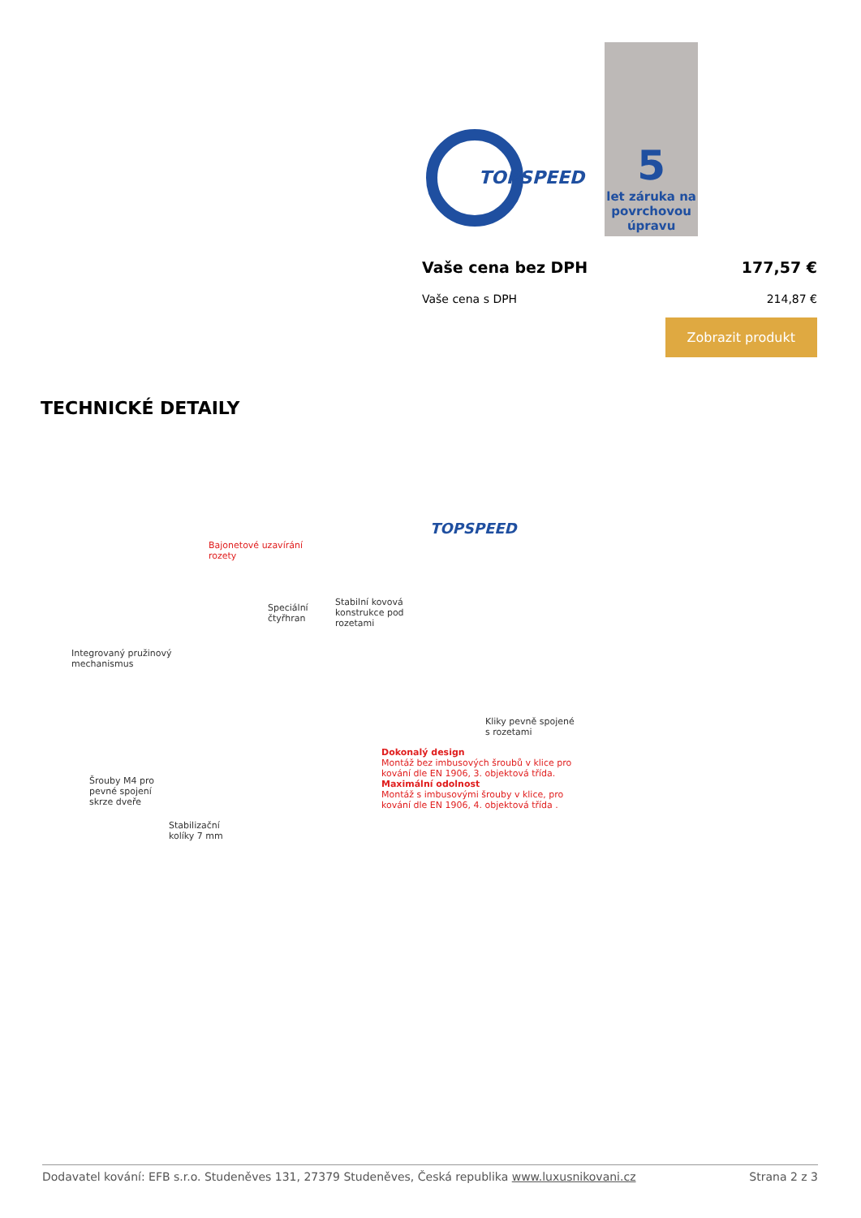TOPSPEED
5
let záruka na povrchovou úpravu
Vaše cena bez DPH 177,57 €
Vaše cena s DPH 214,87 €
Zobrazit produkt
TECHNICKÉ DETAILY
TOPSPEED
Bajonetové uzavírání
rozety
Speciální
čtyřhran
Stabilní kovová
konstrukce pod
rozetami
Integrovaný pružinový
mechanismus
Kliky pevně spojené
s rozetami
Dokonalý design
Montáž bez imbusových šroubů v klice pro
kování dle EN 1906, 3. objektová třída.
Maximální odolnost
Montáž s imbusovými šrouby v klice, pro
kování dle EN 1906, 4. objektová třída .
Šrouby M4 pro
pevné spojení
skrze dveře
Stabilizační
kolíky 7 mm
Dodavatel kování: EFB s.r.o. Studeněves 131, 27379 Studeněves, Česká republika www.luxusnikovani.cz Strana 2 z 3